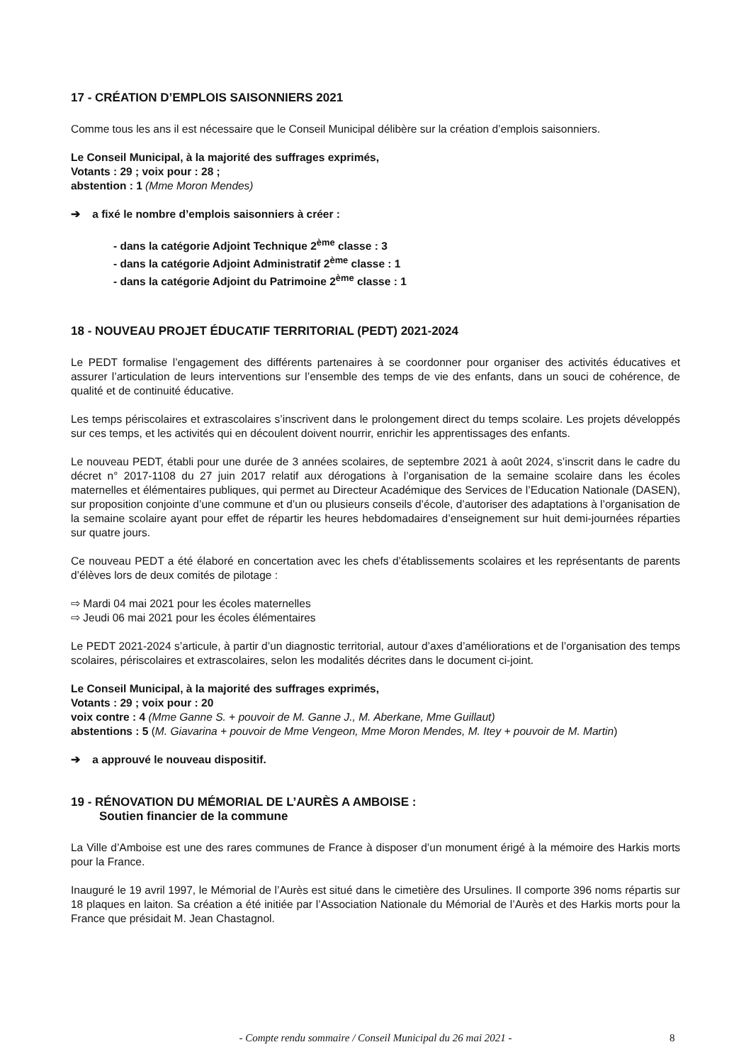17 - CRÉATION D’EMPLOIS SAISONNIERS 2021
Comme tous les ans il est nécessaire que le Conseil Municipal délibère sur la création d’emplois saisonniers.
Le Conseil Municipal, à la majorité des suffrages exprimés,
Votants : 29 ; voix pour : 28 ;
abstention : 1 (Mme Moron Mendes)
➔ a fixé le nombre d’emplois saisonniers à créer :
- dans la catégorie Adjoint Technique 2<sup>ème</sup> classe : 3
- dans la catégorie Adjoint Administratif 2<sup>ème</sup> classe : 1
- dans la catégorie Adjoint du Patrimoine 2<sup>ème</sup> classe : 1
18 - NOUVEAU PROJET ÉDUCATIF TERRITORIAL (PEDT) 2021-2024
Le PEDT formalise l’engagement des différents partenaires à se coordonner pour organiser des activités éducatives et assurer l’articulation de leurs interventions sur l’ensemble des temps de vie des enfants, dans un souci de cohérence, de qualité et de continuité éducative.
Les temps périscolaires et extrascolaires s’inscrivent dans le prolongement direct du temps scolaire. Les projets développés sur ces temps, et les activités qui en découlent doivent nourrir, enrichir les apprentissages des enfants.
Le nouveau PEDT, établi pour une durée de 3 années scolaires, de septembre 2021 à août 2024, s’inscrit dans le cadre du décret n° 2017-1108 du 27 juin 2017 relatif aux dérogations à l’organisation de la semaine scolaire dans les écoles maternelles et élémentaires publiques, qui permet au Directeur Académique des Services de l’Education Nationale (DASEN), sur proposition conjointe d’une commune et d’un ou plusieurs conseils d’école, d’autoriser des adaptations à l’organisation de la semaine scolaire ayant pour effet de répartir les heures hebdomadaires d’enseignement sur huit demi-journées réparties sur quatre jours.
Ce nouveau PEDT a été élaboré en concertation avec les chefs d’établissements scolaires et les représentants de parents d’élèves lors de deux comités de pilotage :
⇨ Mardi 04 mai 2021 pour les écoles maternelles
⇨ Jeudi 06 mai 2021 pour les écoles élémentaires
Le PEDT 2021-2024 s’articule, à partir d’un diagnostic territorial, autour d’axes d’améliorations et de l’organisation des temps scolaires, périscolaires et extrascolaires, selon les modalités décrites dans le document ci-joint.
Le Conseil Municipal, à la majorité des suffrages exprimés,
Votants : 29 ; voix pour : 20
voix contre : 4 (Mme Ganne S. + pouvoir de M. Ganne J., M. Aberkane, Mme Guillaut)
abstentions : 5 (M. Giavarina + pouvoir de Mme Vengeon, Mme Moron Mendes, M. Itey + pouvoir de M. Martin)
➔ a approuvé le nouveau dispositif.
19 - RÉNOVATION DU MÉMORIAL DE L’AURÈS A AMBOISE :
Soutien financier de la commune
La Ville d’Amboise est une des rares communes de France à disposer d’un monument érigé à la mémoire des Harkis morts pour la France.
Inauguré le 19 avril 1997, le Mémorial de l’Aurès est situé dans le cimetière des Ursulines. Il comporte 396 noms répartis sur 18 plaques en laiton. Sa création a été initiée par l’Association Nationale du Mémorial de l’Aurès et des Harkis morts pour la France que présidait M. Jean Chastagnol.
- Compte rendu sommaire / Conseil Municipal du 26 mai 2021 - 8